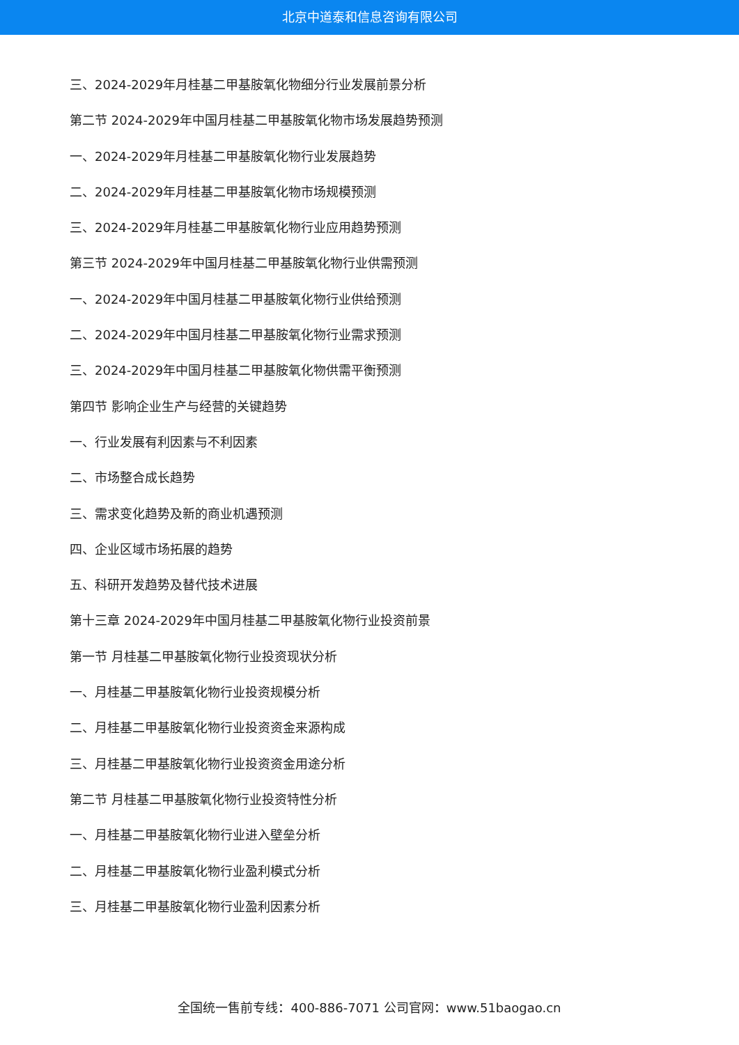北京中道泰和信息咨询有限公司
三、2024-2029年月桂基二甲基胺氧化物细分行业发展前景分析
第二节 2024-2029年中国月桂基二甲基胺氧化物市场发展趋势预测
一、2024-2029年月桂基二甲基胺氧化物行业发展趋势
二、2024-2029年月桂基二甲基胺氧化物市场规模预测
三、2024-2029年月桂基二甲基胺氧化物行业应用趋势预测
第三节 2024-2029年中国月桂基二甲基胺氧化物行业供需预测
一、2024-2029年中国月桂基二甲基胺氧化物行业供给预测
二、2024-2029年中国月桂基二甲基胺氧化物行业需求预测
三、2024-2029年中国月桂基二甲基胺氧化物供需平衡预测
第四节 影响企业生产与经营的关键趋势
一、行业发展有利因素与不利因素
二、市场整合成长趋势
三、需求变化趋势及新的商业机遇预测
四、企业区域市场拓展的趋势
五、科研开发趋势及替代技术进展
第十三章 2024-2029年中国月桂基二甲基胺氧化物行业投资前景
第一节 月桂基二甲基胺氧化物行业投资现状分析
一、月桂基二甲基胺氧化物行业投资规模分析
二、月桂基二甲基胺氧化物行业投资资金来源构成
三、月桂基二甲基胺氧化物行业投资资金用途分析
第二节 月桂基二甲基胺氧化物行业投资特性分析
一、月桂基二甲基胺氧化物行业进入壁垒分析
二、月桂基二甲基胺氧化物行业盈利模式分析
三、月桂基二甲基胺氧化物行业盈利因素分析
全国统一售前专线：400-886-7071 公司官网：www.51baogao.cn